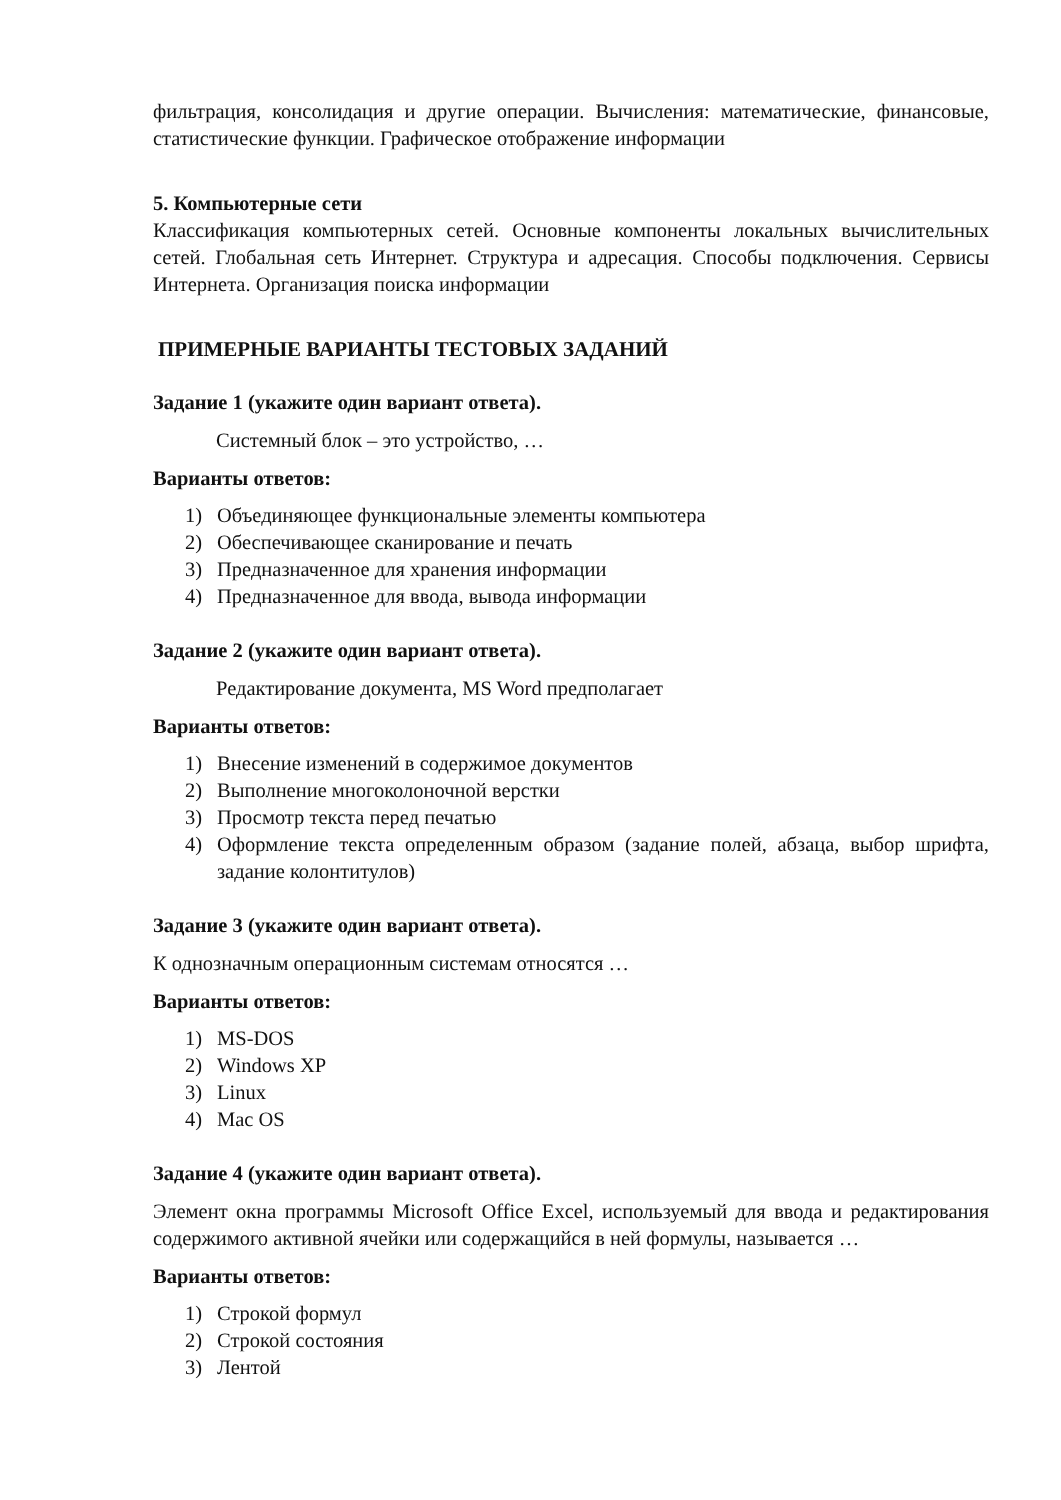фильтрация, консолидация и другие операции. Вычисления: математические, финансовые, статистические функции. Графическое отображение информации
5. Компьютерные сети
Классификация компьютерных сетей. Основные компоненты локальных вычислительных сетей. Глобальная сеть Интернет. Структура и адресация. Способы подключения. Сервисы Интернета. Организация поиска информации
ПРИМЕРНЫЕ ВАРИАНТЫ ТЕСТОВЫХ ЗАДАНИЙ
Задание 1 (укажите один вариант ответа).
Системный блок – это устройство, …
Варианты ответов:
1) Объединяющее функциональные элементы компьютера
2) Обеспечивающее сканирование и печать
3) Предназначенное для хранения информации
4) Предназначенное для ввода, вывода информации
Задание 2 (укажите один вариант ответа).
Редактирование документа, MS Word предполагает
Варианты ответов:
1) Внесение изменений в содержимое документов
2) Выполнение многоколоночной верстки
3) Просмотр текста перед печатью
4) Оформление текста определенным образом (задание полей, абзаца, выбор шрифта, задание колонтитулов)
Задание 3 (укажите один вариант ответа).
К однозначным операционным системам относятся …
Варианты ответов:
1) MS-DOS
2) Windows XP
3) Linux
4) Mac OS
Задание 4 (укажите один вариант ответа).
Элемент окна программы Microsoft Office Excel, используемый для ввода и редактирования содержимого активной ячейки или содержащийся в ней формулы, называется …
Варианты ответов:
1) Строкой формул
2) Строкой состояния
3) Лентой